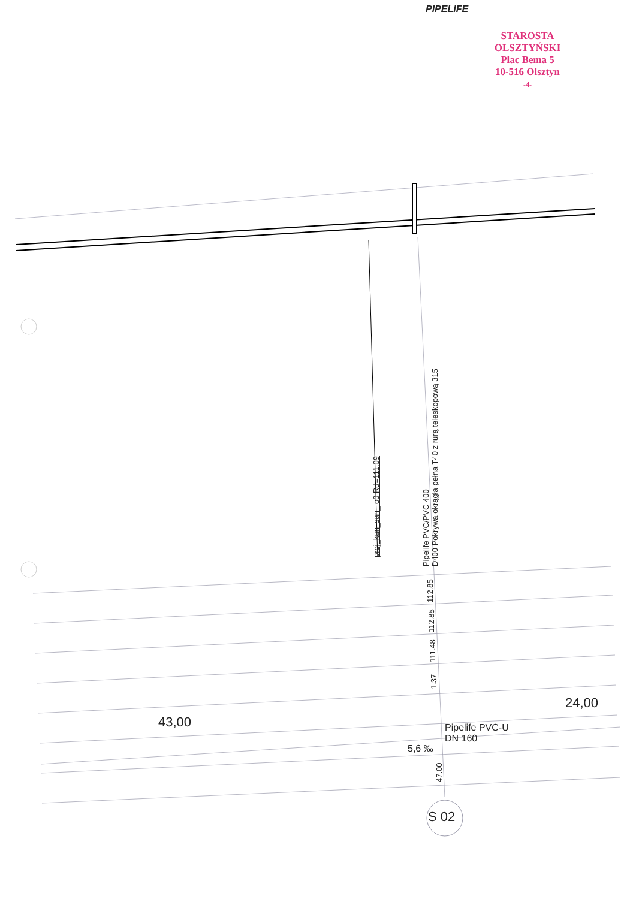PIPELIFE
STAROSTA OLSZTYŃSKI
Plac Bema 5
10-516 Olsztyn
-4-
proj_kan_san_ o0 Rd=111.09
Pipelife PVC/PVC 400 D400 Pokrywa okrągła pełna T40 z rurą teleskopową 315
112.85
112.85
111.48
1.37
47.00
43,00
24,00
Pipelife PVC-U
DN 160
5,6 ‰
S 02